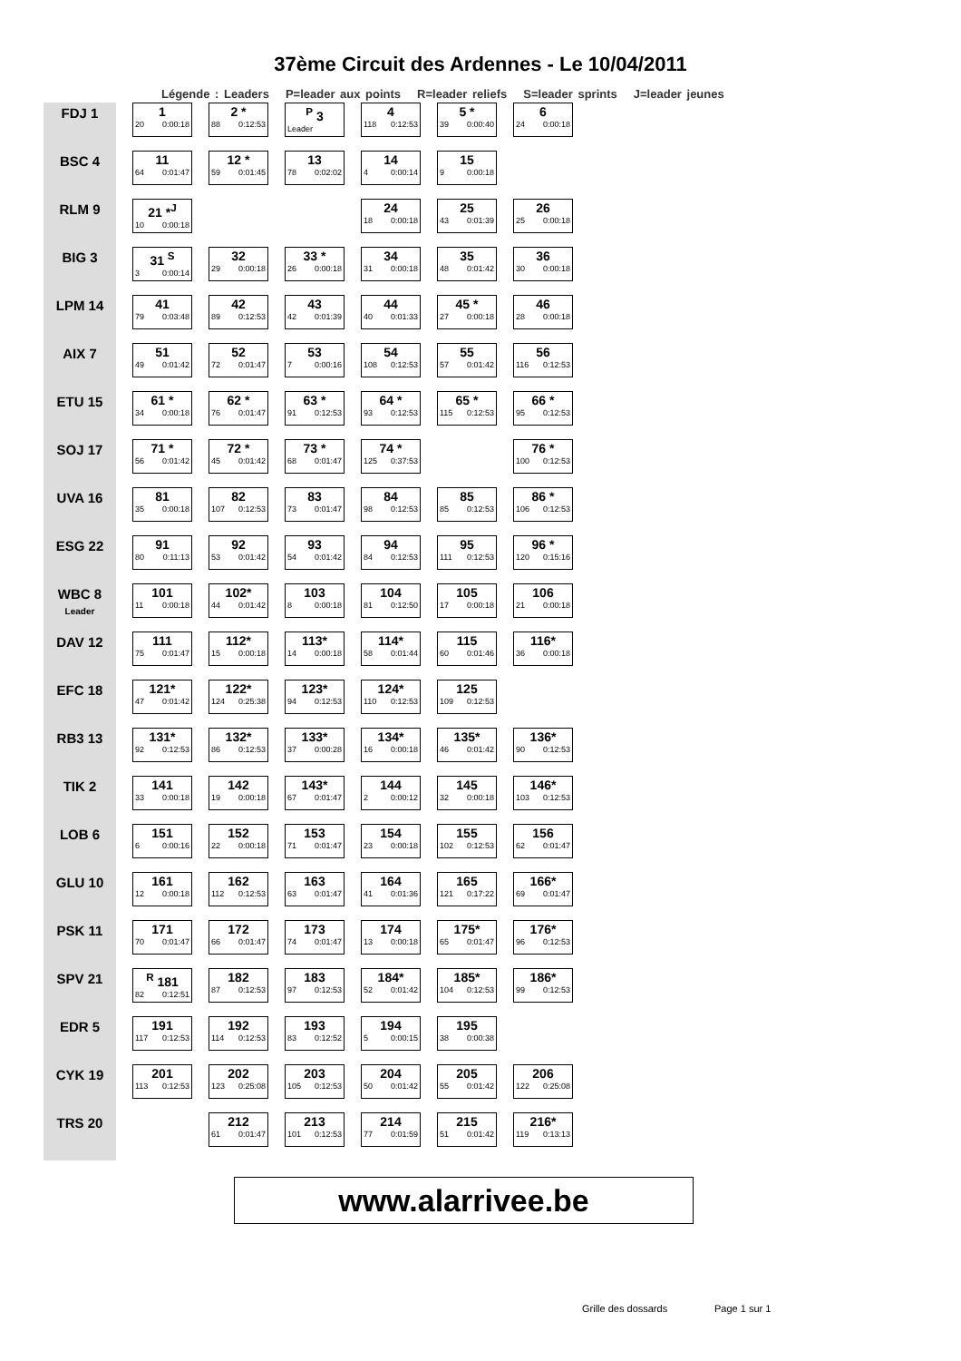37ème Circuit des Ardennes - Le 10/04/2011
Légende : Leaders P=leader aux points R=leader reliefs S=leader sprints J=leader jeunes
| FDJ 1 | 1 20 0:00:18 | 2 * 88 0:12:53 | <sup>P</sup> 3 Leader | 4 118 0:12:53 | 5 * 39 0:00:40 | 6 24 0:00:18 |
| BSC 4 | 11 64 0:01:47 | 12 * 59 0:01:45 | 13 78 0:02:02 | 14 4 0:00:14 | 15 9 0:00:18 | |
| RLM 9 | 21 *<sup>J</sup> 10 0:00:18 | | | 24 18 0:00:18 | 25 43 0:01:39 | 26 25 0:00:18 |
| BIG 3 | 31 <sup>S</sup> 3 0:00:14 | 32 29 0:00:18 | 33 * 26 0:00:18 | 34 31 0:00:18 | 35 48 0:01:42 | 36 30 0:00:18 |
| LPM 14 | 41 79 0:03:48 | 42 89 0:12:53 | 43 42 0:01:39 | 44 40 0:01:33 | 45 * 27 0:00:18 | 46 28 0:00:18 |
| AIX 7 | 51 49 0:01:42 | 52 72 0:01:47 | 53 7 0:00:16 | 54 108 0:12:53 | 55 57 0:01:42 | 56 116 0:12:53 |
| ETU 15 | 61 * 34 0:00:18 | 62 * 76 0:01:47 | 63 * 91 0:12:53 | 64 * 93 0:12:53 | 65 * 115 0:12:53 | 66 * 95 0:12:53 |
| SOJ 17 | 71 * 56 0:01:42 | 72 * 45 0:01:42 | 73 * 68 0:01:47 | 74 * 125 0:37:53 | | 76 * 100 0:12:53 |
| UVA 16 | 81 35 0:00:18 | 82 107 0:12:53 | 83 73 0:01:47 | 84 98 0:12:53 | 85 85 0:12:53 | 86 * 106 0:12:53 |
| ESG 22 | 91 80 0:11:13 | 92 53 0:01:42 | 93 54 0:01:42 | 94 84 0:12:53 | 95 111 0:12:53 | 96 * 120 0:15:16 |
| WBC 8 Leader | 101 11 0:00:18 | 102* 44 0:01:42 | 103 8 0:00:18 | 104 81 0:12:50 | 105 17 0:00:18 | 106 21 0:00:18 |
| DAV 12 | 111 75 0:01:47 | 112* 15 0:00:18 | 113* 14 0:00:18 | 114* 58 0:01:44 | 115 60 0:01:46 | 116* 36 0:00:18 |
| EFC 18 | 121* 47 0:01:42 | 122* 124 0:25:38 | 123* 94 0:12:53 | 124* 110 0:12:53 | 125 109 0:12:53 | |
| RB3 13 | 131* 92 0:12:53 | 132* 86 0:12:53 | 133* 37 0:00:28 | 134* 16 0:00:18 | 135* 46 0:01:42 | 136* 90 0:12:53 |
| TIK 2 | 141 33 0:00:18 | 142 19 0:00:18 | 143* 67 0:01:47 | 144 2 0:00:12 | 145 32 0:00:18 | 146* 103 0:12:53 |
| LOB 6 | 151 6 0:00:16 | 152 22 0:00:18 | 153 71 0:01:47 | 154 23 0:00:18 | 155 102 0:12:53 | 156 62 0:01:47 |
| GLU 10 | 161 12 0:00:18 | 162 112 0:12:53 | 163 63 0:01:47 | 164 41 0:01:36 | 165 121 0:17:22 | 166* 69 0:01:47 |
| PSK 11 | 171 70 0:01:47 | 172 66 0:01:47 | 173 74 0:01:47 | 174 13 0:00:18 | 175* 65 0:01:47 | 176* 96 0:12:53 |
| SPV 21 | <sup>R</sup> 181 82 0:12:51 | 182 87 0:12:53 | 183 97 0:12:53 | 184* 52 0:01:42 | 185* 104 0:12:53 | 186* 99 0:12:53 |
| EDR 5 | 191 117 0:12:53 | 192 114 0:12:53 | 193 83 0:12:52 | 194 5 0:00:15 | 195 38 0:00:38 | |
| CYK 19 | 201 113 0:12:53 | 202 123 0:25:08 | 203 105 0:12:53 | 204 50 0:01:42 | 205 55 0:01:42 | 206 122 0:25:08 |
| TRS 20 | | 212 61 0:01:47 | 213 101 0:12:53 | 214 77 0:01:59 | 215 51 0:01:42 | 216* 119 0:13:13 |
www.alarrivee.be
Grille des dossards Page 1 sur 1